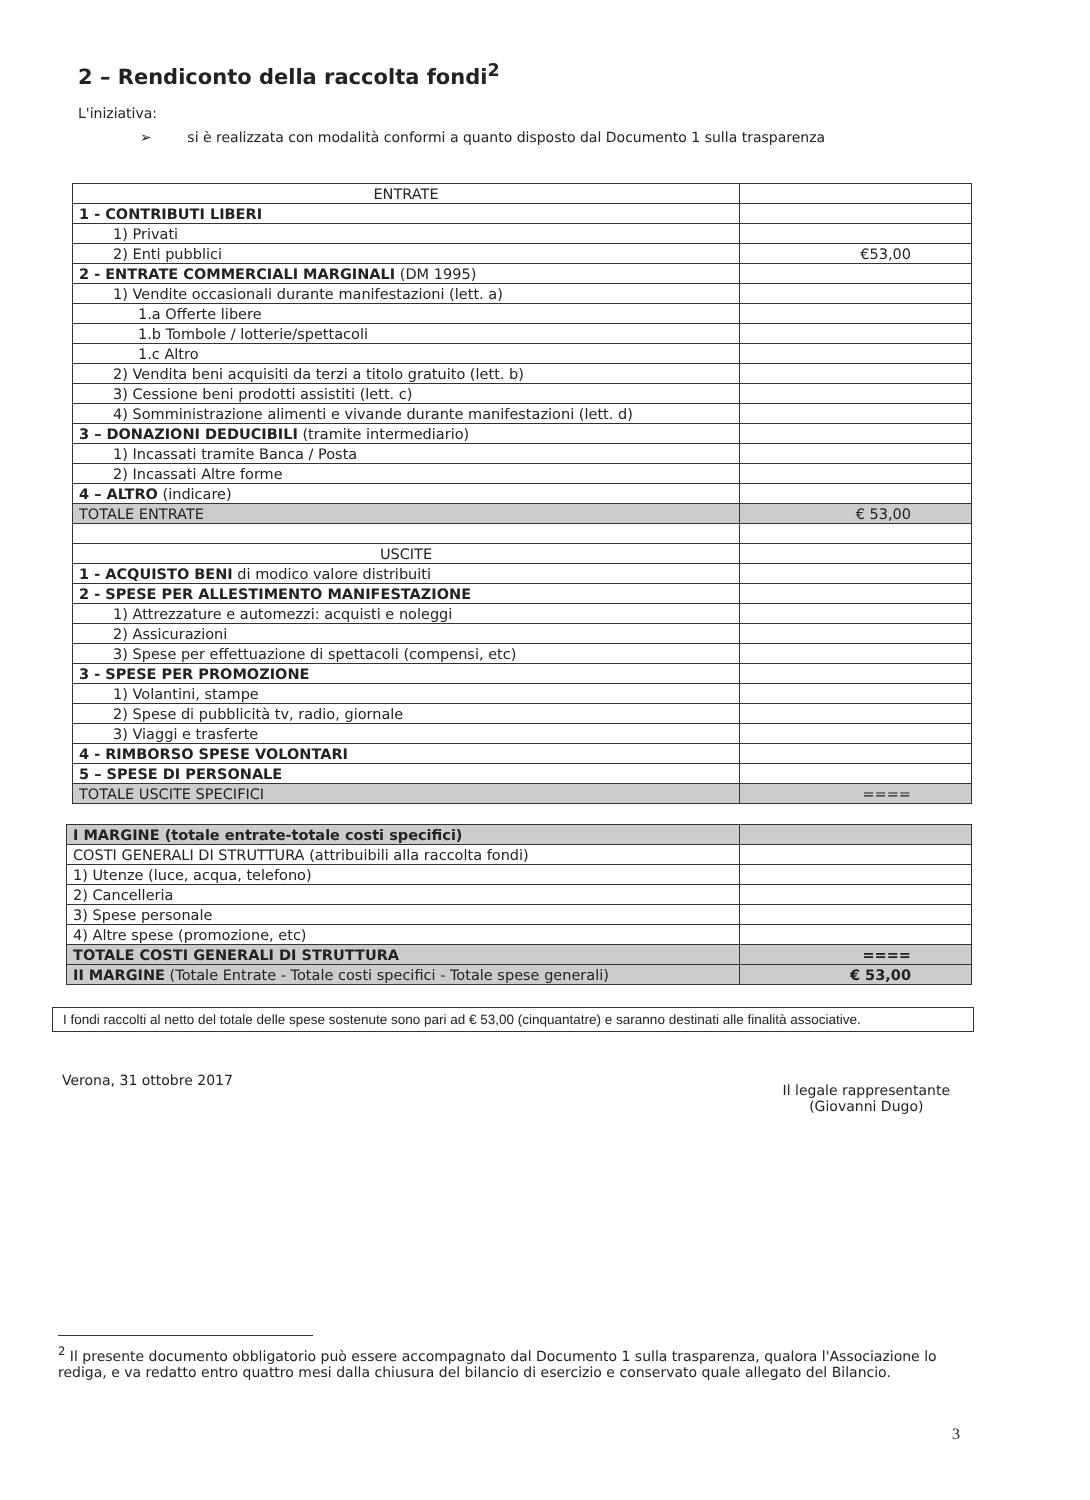2 – Rendiconto della raccolta fondi<sup>2</sup>
L'iniziativa:
➢ si è realizzata con modalità conformi a quanto disposto dal Documento 1 sulla trasparenza
| ENTRATE | |
| 1 - CONTRIBUTI LIBERI | |
| 1) Privati | |
| 2) Enti pubblici | €53,00 |
| 2 - ENTRATE COMMERCIALI MARGINALI (DM 1995) | |
| 1) Vendite occasionali durante manifestazioni (lett. a) | |
| 1.a Offerte libere | |
| 1.b Tombole / lotterie/spettacoli | |
| 1.c Altro | |
| 2) Vendita beni acquisiti da terzi a titolo gratuito (lett. b) | |
| 3) Cessione beni prodotti assistiti (lett. c) | |
| 4) Somministrazione alimenti e vivande durante manifestazioni (lett. d) | |
| 3 – DONAZIONI DEDUCIBILI (tramite intermediario) | |
| 1) Incassati tramite Banca / Posta | |
| 2) Incassati Altre forme | |
| 4 – ALTRO (indicare) | |
| TOTALE ENTRATE | € 53,00 |
| USCITE | |
| 1 - ACQUISTO BENI di modico valore distribuiti | |
| 2 - SPESE PER ALLESTIMENTO MANIFESTAZIONE | |
| 1) Attrezzature e automezzi: acquisti e noleggi | |
| 2) Assicurazioni | |
| 3) Spese per effettuazione di spettacoli (compensi, etc) | |
| 3 - SPESE PER PROMOZIONE | |
| 1) Volantini, stampe | |
| 2) Spese di pubblicità tv, radio, giornale | |
| 3) Viaggi e trasferte | |
| 4 - RIMBORSO SPESE VOLONTARI | |
| 5 – SPESE DI PERSONALE | |
| TOTALE USCITE SPECIFICI | ==== |
| I MARGINE (totale entrate-totale costi specifici) | |
| COSTI GENERALI DI STRUTTURA (attribuibili alla raccolta fondi) | |
| 1) Utenze (luce, acqua, telefono) | |
| 2) Cancelleria | |
| 3) Spese personale | |
| 4) Altre spese (promozione, etc) | |
| TOTALE COSTI GENERALI DI STRUTTURA | ==== |
| II MARGINE (Totale Entrate - Totale costi specifici - Totale spese generali) | € 53,00 |
I fondi raccolti al netto del totale delle spese sostenute sono pari ad € 53,00 (cinquantatre) e saranno destinati alle finalità associative.
Verona, 31 ottobre 2017 Il legale rappresentante
(Giovanni Dugo)
<sup>2</sup> Il presente documento obbligatorio può essere accompagnato dal Documento 1 sulla trasparenza, qualora l'Associazione lo rediga, e va redatto entro quattro mesi dalla chiusura del bilancio di esercizio e conservato quale allegato del Bilancio.
3